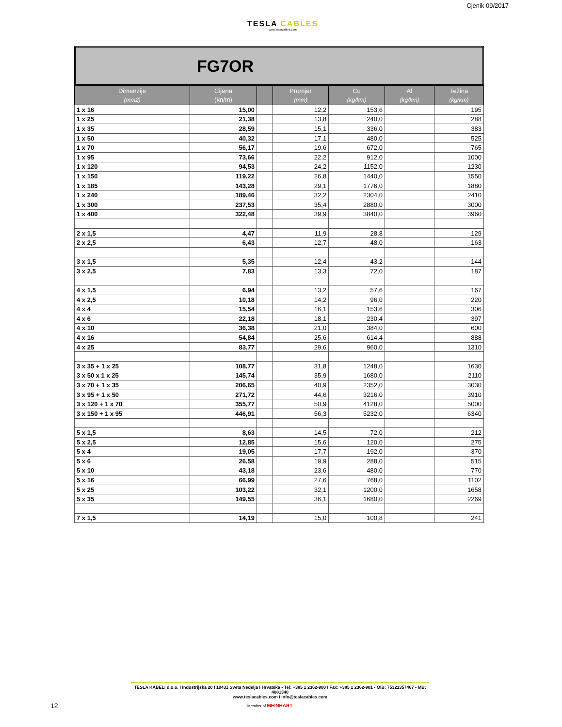Cjenik 09/2017
TESLA CABLES
www.teslacables.com
FG7OR
| Dimenzije (mm2) | Cijena (kn/m) | | Promjer (mm) | Cu (kg/km) | Al (kg/km) | Težina (kg/km) |
| --- | --- | --- | --- | --- | --- | --- |
| 1 x 16 | 15,00 | | 12,2 | 153,6 | | 195 |
| 1 x 25 | 21,38 | | 13,8 | 240,0 | | 288 |
| 1 x 35 | 28,59 | | 15,1 | 336,0 | | 383 |
| 1 x 50 | 40,32 | | 17,1 | 480,0 | | 525 |
| 1 x 70 | 56,17 | | 19,6 | 672,0 | | 765 |
| 1 x 95 | 73,66 | | 22,2 | 912,0 | | 1000 |
| 1 x 120 | 94,53 | | 24,2 | 1152,0 | | 1230 |
| 1 x 150 | 119,22 | | 26,8 | 1440,0 | | 1550 |
| 1 x 185 | 143,28 | | 29,1 | 1776,0 | | 1880 |
| 1 x 240 | 189,46 | | 32,2 | 2304,0 | | 2410 |
| 1 x 300 | 237,53 | | 35,4 | 2880,0 | | 3000 |
| 1 x 400 | 322,48 | | 39,9 | 3840,0 | | 3960 |
| 2 x 1,5 | 4,47 | | 11,9 | 28,8 | | 129 |
| 2 x 2,5 | 6,43 | | 12,7 | 48,0 | | 163 |
| 3 x 1,5 | 5,35 | | 12,4 | 43,2 | | 144 |
| 3 x 2,5 | 7,83 | | 13,3 | 72,0 | | 187 |
| 4 x 1,5 | 6,94 | | 13,2 | 57,6 | | 167 |
| 4 x 2,5 | 10,18 | | 14,2 | 96,0 | | 220 |
| 4 x 4 | 15,54 | | 16,1 | 153,6 | | 306 |
| 4 x 6 | 22,18 | | 18,1 | 230,4 | | 397 |
| 4 x 10 | 36,38 | | 21,0 | 384,0 | | 600 |
| 4 x 16 | 54,84 | | 25,6 | 614,4 | | 888 |
| 4 x 25 | 83,77 | | 29,6 | 960,0 | | 1310 |
| 3 x 35 + 1 x 25 | 108,77 | | 31,8 | 1248,0 | | 1630 |
| 3 x 50 x 1 x 25 | 145,74 | | 35,9 | 1680,0 | | 2110 |
| 3 x 70 + 1 x 35 | 206,65 | | 40,9 | 2352,0 | | 3030 |
| 3 x 95 + 1 x 50 | 271,72 | | 44,6 | 3216,0 | | 3910 |
| 3 x 120 + 1 x 70 | 355,77 | | 50,9 | 4128,0 | | 5000 |
| 3 x 150 + 1 x 95 | 446,91 | | 56,3 | 5232,0 | | 6340 |
| 5 x 1,5 | 8,63 | | 14,5 | 72,0 | | 212 |
| 5 x 2,5 | 12,85 | | 15,6 | 120,0 | | 275 |
| 5 x 4 | 19,05 | | 17,7 | 192,0 | | 370 |
| 5 x 6 | 26,58 | | 19,9 | 288,0 | | 515 |
| 5 x 10 | 43,18 | | 23,6 | 480,0 | | 770 |
| 5 x 16 | 66,99 | | 27,6 | 768,0 | | 1102 |
| 5 x 25 | 103,22 | | 32,1 | 1200,0 | | 1658 |
| 5 x 35 | 149,55 | | 36,1 | 1680,0 | | 2269 |
| 7 x 1,5 | 14,19 | | 15,0 | 100,8 | | 241 |
TESLA KABELI d.o.o. I Industrijska 20 I 10431 Sveta Nedelja I Hrvatska • Tel: +385 1 2362-900 I Fax: +385 1 2362-901 • OIB: 75321357467 • MB: 4081340
www.teslacables.com I info@teslacables.com
12 Member of MEINHART